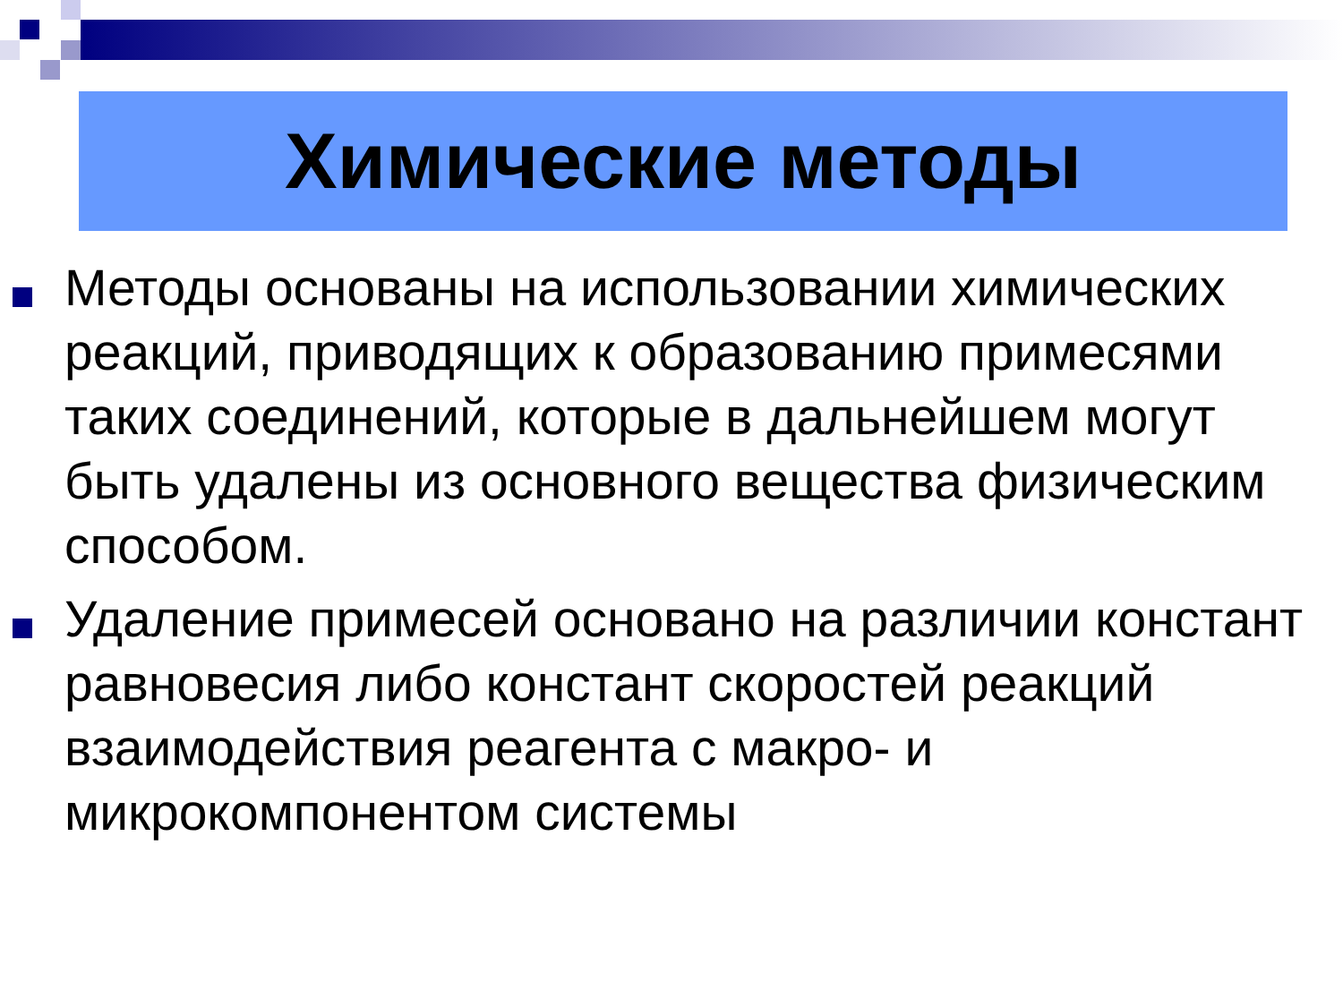Химические методы
Методы основаны на использовании химических реакций, приводящих к образованию примесями таких соединений, которые в дальнейшем могут быть удалены из основного вещества физическим способом.
Удаление примесей основано на различии констант равновесия либо констант скоростей реакций взаимодействия реагента с макро- и микрокомпонентом системы